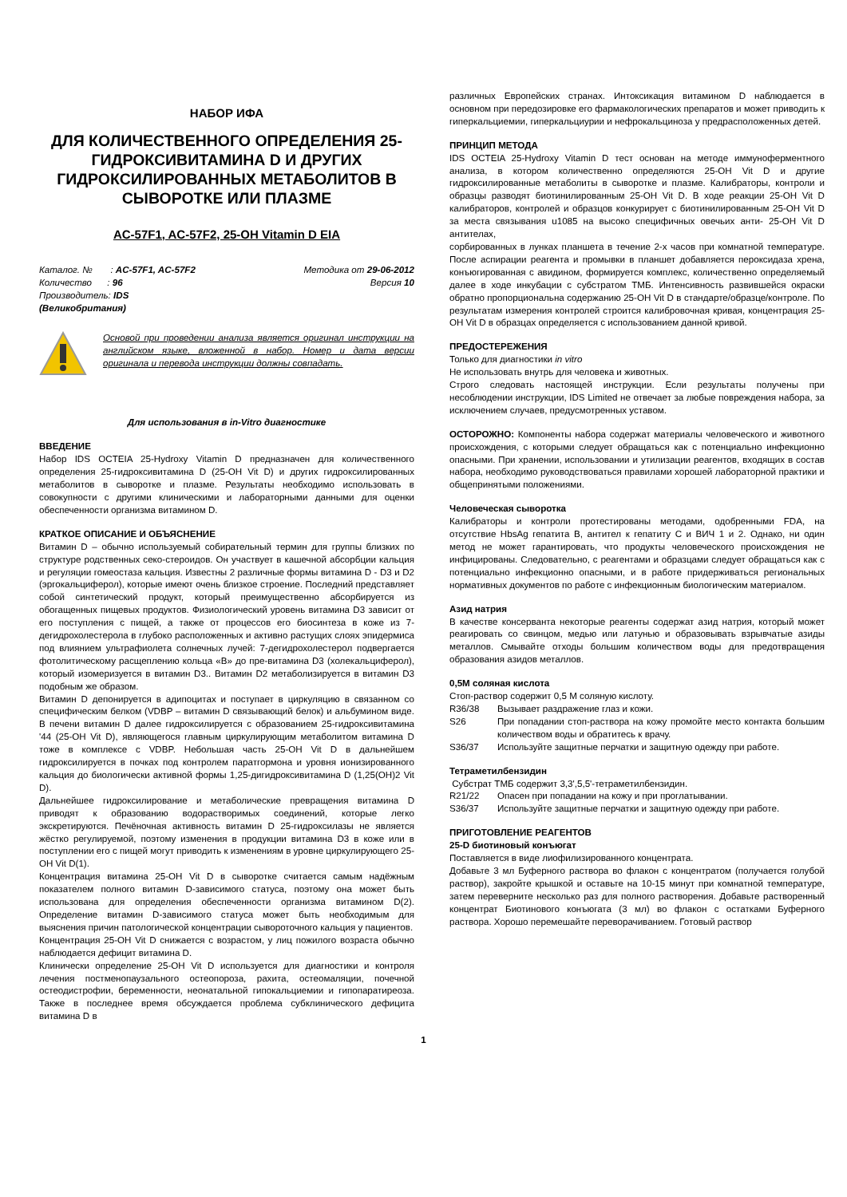НАБОР ИФА
ДЛЯ КОЛИЧЕСТВЕННОГО ОПРЕДЕЛЕНИЯ 25-ГИДРОКСИВИТАМИНА D И ДРУГИХ ГИДРОКСИЛИРОВАННЫХ МЕТАБОЛИТОВ В СЫВОРОТКЕ ИЛИ ПЛАЗМЕ
AC-57F1, AC-57F2, 25-OH Vitamin D EIA
Каталог. № : AC-57F1, AC-57F2 Методика от 29-06-2012
Количество : 96 Версия 10
Производитель: IDS
(Великобритания)
Основой при проведении анализа является оригинал инструкции на английском языке, вложенной в набор. Номер и дата версии оригинала и перевода инструкции должны совпадать.
Для использования в in-Vitro диагностике
ВВЕДЕНИЕ
Набор IDS OCTEIA 25-Hydroxy Vitamin D предназначен для количественного определения 25-гидроксивитамина D (25-OH Vit D) и других гидроксилированных метаболитов в сыворотке и плазме. Результаты необходимо использовать в совокупности с другими клиническими и лабораторными данными для оценки обеспеченности организма витамином D.
КРАТКОЕ ОПИСАНИЕ И ОБЪЯСНЕНИЕ
Витамин D – обычно используемый собирательный термин для группы близких по структуре родственных секо-стероидов. Он участвует в кашечной абсорбции кальция и регуляции гомеостаза кальция. Известны 2 различные формы витамина D - D3 и D2 (эргокальциферол), которые имеют очень близкое строение. Последний представляет собой синтетический продукт, который преимущественно абсорбируется из обогащенных пищевых продуктов. Физиологический уровень витамина D3 зависит от его поступления с пищей, а также от процессов его биосинтеза в коже из 7-дегидрохолестерола в глубоко расположенных и активно растущих слоях эпидермиса под влиянием ультрафиолета солнечных лучей: 7-дегидрохолестерол подвергается фотолитическому расщеплению кольца «B» до пре-витамина D3 (холекальциферол), который изомеризуется в витамин D3.. Витамин D2 метаболизируется в витамин D3 подобным же образом.
Витамин D депонируется в адипоцитах и поступает в циркуляцию в связанном со специфическим белком (VDBP – витамин D связывающий белок) и альбумином виде. В печени витамин D далее гидроксилируется с образованием 25-гидроксивитамина '44 (25-OH Vit D), являющегося главным циркулирующим метаболитом витамина D тоже в комплексе с VDBP. Небольшая часть 25-OH Vit D в дальнейшем гидроксилируется в почках под контролем паратгормона и уровня ионизированного кальция до биологически активной формы 1,25-дигидроксивитамина D (1,25(OH)2 Vit D).
Дальнейшее гидроксилирование и метаболические превращения витамина D приводят к образованию водорастворимых соединений, которые легко экскретируются. Печёночная активность витамин D 25-гидроксилазы не является жёстко регулируемой, поэтому изменения в продукции витамина D3 в коже или в поступлении его с пищей могут приводить к изменениям в уровне циркулирующего 25-OH Vit D(1).
Концентрация витамина 25-OH Vit D в сыворотке считается самым надёжным показателем полного витамин D-зависимого статуса, поэтому она может быть использована для определения обеспеченности организма витамином D(2). Определение витамин D-зависимого статуса может быть необходимым для выяснения причин патологической концентрации сывороточного кальция у пациентов.
Концентрация 25-OH Vit D снижается с возрастом, у лиц пожилого возраста обычно наблюдается дефицит витамина D.
Клинически определение 25-OH Vit D используется для диагностики и контроля лечения постменопаузального остеопороза, рахита, остеомаляции, почечной остеодистрофии, беременности, неонатальной гипокальциемии и гипопаратиреоза. Также в последнее время обсуждается проблема субклинического дефицита витамина D в
различных Европейских странах. Интоксикация витамином D наблюдается в основном при передозировке его фармакологических препаратов и может приводить к гиперкальциемии, гиперкальциурии и нефрокальциноза у предрасположенных детей.
ПРИНЦИП МЕТОДА
IDS OCTEIA 25-Hydroxy Vitamin D тест основан на методе иммуноферментного анализа, в котором количественно определяются 25-OH Vit D и другие гидроксилированные метаболиты в сыворотке и плазме. Калибраторы, контроли и образцы разводят биотинилированным 25-OH Vit D. В ходе реакции 25-OH Vit D калибраторов, контролей и образцов конкурирует с биотинилированным 25-OH Vit D за места связывания u1085 на высоко специфичных овечьих анти- 25-OH Vit D антителах,
сорбированных в лунках планшета в течение 2-х часов при комнатной температуре. После аспирации реагента и промывки в планшет добавляется пероксидаза хрена, конъюгированная с авидином, формируется комплекс, количественно определяемый далее в ходе инкубации с субстратом ТМБ. Интенсивность развившейся окраски обратно пропорциональна содержанию 25-OH Vit D в стандарте/образце/контроле. По результатам измерения контролей строится калибровочная кривая, концентрация 25-OH Vit D в образцах определяется с использованием данной кривой.
ПРЕДОСТЕРЕЖЕНИЯ
Только для диагностики in vitro
Не использовать внутрь для человека и животных.
Строго следовать настоящей инструкции. Если результаты получены при несоблюдении инструкции, IDS Limited не отвечает за любые повреждения набора, за исключением случаев, предусмотренных уставом.
ОСТОРОЖНО: Компоненты набора содержат материалы человеческого и животного происхождения, с которыми следует обращаться как с потенциально инфекционно опасными. При хранении, использовании и утилизации реагентов, входящих в состав набора, необходимо руководствоваться правилами хорошей лабораторной практики и общепринятыми положениями.
Человеческая сыворотка
Калибраторы и контроли протестированы методами, одобренными FDA, на отсутствие HbsAg гепатита B, антител к гепатиту C и ВИЧ 1 и 2. Однако, ни один метод не может гарантировать, что продукты человеческого происхождения не инфицированы. Следовательно, с реагентами и образцами следует обращаться как с потенциально инфекционно опасными, и в работе придерживаться региональных нормативных документов по работе с инфекционным биологическим материалом.
Азид натрия
В качестве консерванта некоторые реагенты содержат азид натрия, который может реагировать со свинцом, медью или латунью и образовывать взрывчатые азиды металлов. Смывайте отходы большим количеством воды для предотвращения образования азидов металлов.
0,5М соляная кислота
Стоп-раствор содержит 0,5 М соляную кислоту.
R36/38 Вызывает раздражение глаз и кожи.
S26 При попадании стоп-раствора на кожу промойте место контакта большим количеством воды и обратитесь к врачу.
S36/37 Используйте защитные перчатки и защитную одежду при работе.
Тетраметилбензидин
Субстрат ТМБ содержит 3,3',5,5'-тетраметилбензидин.
R21/22 Опасен при попадании на кожу и при проглатывании.
S36/37 Используйте защитные перчатки и защитную одежду при работе.
ПРИГОТОВЛЕНИЕ РЕАГЕНТОВ
25-D биотиновый конъюгат
Поставляется в виде лиофилизированного концентрата.
Добавьте 3 мл Буферного раствора во флакон с концентратом (получается голубой раствор), закройте крышкой и оставьте на 10-15 минут при комнатной температуре, затем переверните несколько раз для полного растворения. Добавьте растворенный концентрат Биотинового конъюгата (3 мл) во флакон с остатками Буферного раствора. Хорошо перемешайте переворачиванием. Готовый раствор
1